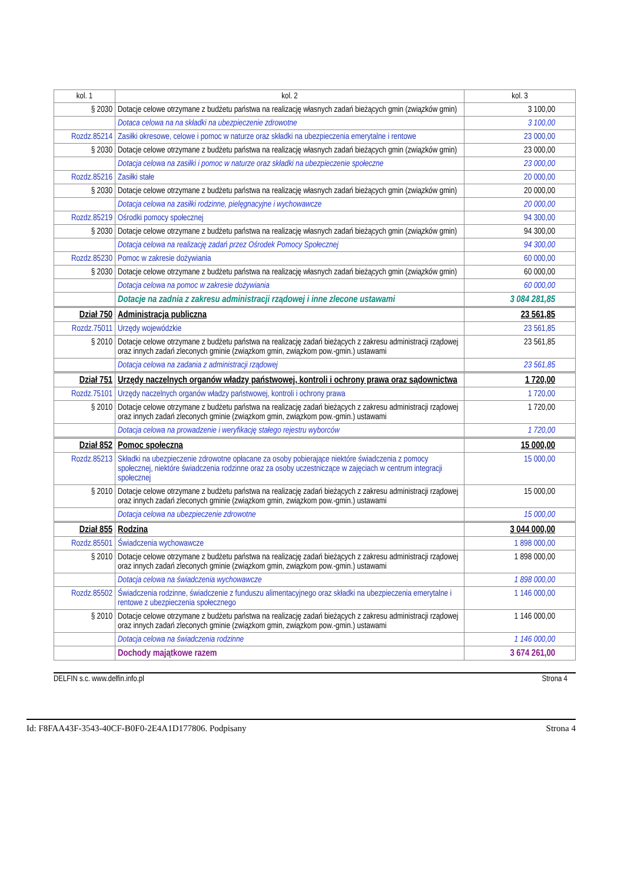| kol. 1 | kol. 2 | kol. 3 |
| --- | --- | --- |
| § 2030 | Dotacje celowe otrzymane z budżetu państwa na realizację własnych zadań bieżących gmin (związków gmin) | 3 100,00 |
| | Dotaca celowa na na składki na ubezpieczenie zdrowotne | 3 100,00 |
| Rozdz.85214 | Zasiłki okresowe, celowe i pomoc w naturze oraz składki na ubezpieczenia emerytalne i rentowe | 23 000,00 |
| § 2030 | Dotacje celowe otrzymane z budżetu państwa na realizację własnych zadań bieżących gmin (związków gmin) | 23 000,00 |
| | Dotacja celowa na zasiłki i pomoc w naturze oraz składki na ubezpieczenie społeczne | 23 000,00 |
| Rozdz.85216 | Zasiłki stałe | 20 000,00 |
| § 2030 | Dotacje celowe otrzymane z budżetu państwa na realizację własnych zadań bieżących gmin (związków gmin) | 20 000,00 |
| | Dotacja celowa na zasiłki rodzinne, pielęgnacyjne i wychowawcze | 20 000,00 |
| Rozdz.85219 | Ośrodki pomocy społecznej | 94 300,00 |
| § 2030 | Dotacje celowe otrzymane z budżetu państwa na realizację własnych zadań bieżących gmin (związków gmin) | 94 300,00 |
| | Dotacja celowa na realizację zadań przez Ośrodek Pomocy Społecznej | 94 300,00 |
| Rozdz.85230 | Pomoc w zakresie dożywiania | 60 000,00 |
| § 2030 | Dotacje celowe otrzymane z budżetu państwa na realizację własnych zadań bieżących gmin (związków gmin) | 60 000,00 |
| | Dotacja celowa na pomoc w zakresie dożywiania | 60 000,00 |
| | Dotacje na zadnia z zakresu administracji rządowej i inne zlecone ustawami | 3 084 281,85 |
| Dział 750 | Administracja publiczna | 23 561,85 |
| Rozdz.75011 | Urzędy wojewódzkie | 23 561,85 |
| § 2010 | Dotacje celowe otrzymane z budżetu państwa na realizację zadań bieżących z zakresu administracji rządowej oraz innych zadań zleconych gminie (związkom gmin, związkom pow.-gmin.) ustawami | 23 561,85 |
| | Dotacja celowa na zadania z administracji rządowej | 23 561,85 |
| Dział 751 | Urzędy naczelnych organów władzy państwowej, kontroli i ochrony prawa oraz sądownictwa | 1 720,00 |
| Rozdz.75101 | Urzędy naczelnych organów władzy państwowej, kontroli i ochrony prawa | 1 720,00 |
| § 2010 | Dotacje celowe otrzymane z budżetu państwa na realizację zadań bieżących z zakresu administracji rządowej oraz innych zadań zleconych gminie (związkom gmin, związkom pow.-gmin.) ustawami | 1 720,00 |
| | Dotacja celowa na prowadzenie i weryfikację stałego rejestru wyborców | 1 720,00 |
| Dział 852 | Pomoc społeczna | 15 000,00 |
| Rozdz.85213 | Składki na ubezpieczenie zdrowotne opłacane za osoby pobierające niektóre świadczenia z pomocy społecznej, niektóre świadczenia rodzinne oraz za osoby uczestniczące w zajęciach w centrum integracji społecznej | 15 000,00 |
| § 2010 | Dotacje celowe otrzymane z budżetu państwa na realizację zadań bieżących z zakresu administracji rządowej oraz innych zadań zleconych gminie (związkom gmin, związkom pow.-gmin.) ustawami | 15 000,00 |
| | Dotacja celowa na ubezpieczenie zdrowotne | 15 000,00 |
| Dział 855 | Rodzina | 3 044 000,00 |
| Rozdz.85501 | Świadczenia wychowawcze | 1 898 000,00 |
| § 2010 | Dotacje celowe otrzymane z budżetu państwa na realizację zadań bieżących z zakresu administracji rządowej oraz innych zadań zleconych gminie (związkom gmin, związkom pow.-gmin.) ustawami | 1 898 000,00 |
| | Dotacja celowa na świadczenia wychowawcze | 1 898 000,00 |
| Rozdz.85502 | Świadczenia rodzinne, świadczenie z funduszu alimentacyjnego oraz składki na ubezpieczenia emerytalne i rentowe z ubezpieczenia społecznego | 1 146 000,00 |
| § 2010 | Dotacje celowe otrzymane z budżetu państwa na realizację zadań bieżących z zakresu administracji rządowej oraz innych zadań zleconych gminie (związkom gmin, związkom pow.-gmin.) ustawami | 1 146 000,00 |
| | Dotacja celowa na świadczenia rodzinne | 1 146 000,00 |
| | Dochody majątkowe razem | 3 674 261,00 |
DELFIN s.c. www.delfin.info.pl Strona 4
Id: F8FAA43F-3543-40CF-B0F0-2E4A1D177806. Podpisany Strona 4